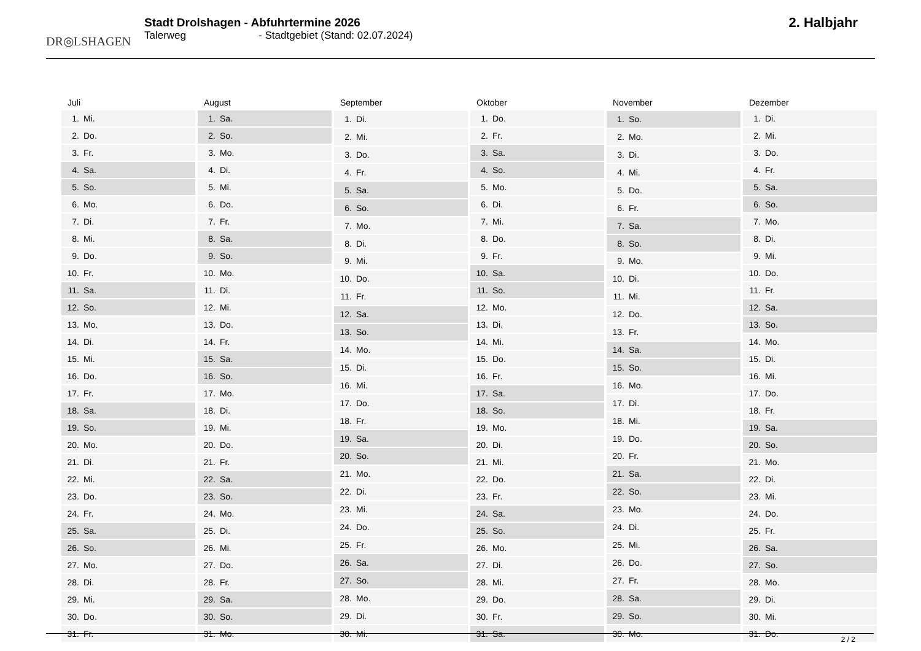DR◎LSHAGEN
Stadt Drolshagen - Abfuhrtermine 2026
Talerweg - Stadtgebiet (Stand: 02.07.2024)
2. Halbjahr
| Juli | |
| --- | --- |
| 1. | Mi. |
| 2. | Do. |
| 3. | Fr. |
| 4. | Sa. |
| 5. | So. |
| 6. | Mo. |
| 7. | Di. |
| 8. | Mi. |
| 9. | Do. |
| 10. | Fr. |
| 11. | Sa. |
| 12. | So. |
| 13. | Mo. |
| 14. | Di. |
| 15. | Mi. |
| 16. | Do. |
| 17. | Fr. |
| 18. | Sa. |
| 19. | So. |
| 20. | Mo. |
| 21. | Di. |
| 22. | Mi. |
| 23. | Do. |
| 24. | Fr. |
| 25. | Sa. |
| 26. | So. |
| 27. | Mo. |
| 28. | Di. |
| 29. | Mi. |
| 30. | Do. |
| 31. | Fr. |
| August | |
| --- | --- |
| 1. | Sa. |
| 2. | So. |
| 3. | Mo. |
| 4. | Di. |
| 5. | Mi. |
| 6. | Do. |
| 7. | Fr. |
| 8. | Sa. |
| 9. | So. |
| 10. | Mo. |
| 11. | Di. |
| 12. | Mi. |
| 13. | Do. |
| 14. | Fr. |
| 15. | Sa. |
| 16. | So. |
| 17. | Mo. |
| 18. | Di. |
| 19. | Mi. |
| 20. | Do. |
| 21. | Fr. |
| 22. | Sa. |
| 23. | So. |
| 24. | Mo. |
| 25. | Di. |
| 26. | Mi. |
| 27. | Do. |
| 28. | Fr. |
| 29. | Sa. |
| 30. | So. |
| 31. | Mo. |
| September | |
| --- | --- |
| 1. | Di. |
| 2. | Mi. |
| 3. | Do. |
| 4. | Fr. |
| 5. | Sa. |
| 6. | So. |
| 7. | Mo. |
| 8. | Di. |
| 9. | Mi. |
| 10. | Do. |
| 11. | Fr. |
| 12. | Sa. |
| 13. | So. |
| 14. | Mo. |
| 15. | Di. |
| 16. | Mi. |
| 17. | Do. |
| 18. | Fr. |
| 19. | Sa. |
| 20. | So. |
| 21. | Mo. |
| 22. | Di. |
| 23. | Mi. |
| 24. | Do. |
| 25. | Fr. |
| 26. | Sa. |
| 27. | So. |
| 28. | Mo. |
| 29. | Di. |
| 30. | Mi. |
| Oktober | |
| --- | --- |
| 1. | Do. |
| 2. | Fr. |
| 3. | Sa. |
| 4. | So. |
| 5. | Mo. |
| 6. | Di. |
| 7. | Mi. |
| 8. | Do. |
| 9. | Fr. |
| 10. | Sa. |
| 11. | So. |
| 12. | Mo. |
| 13. | Di. |
| 14. | Mi. |
| 15. | Do. |
| 16. | Fr. |
| 17. | Sa. |
| 18. | So. |
| 19. | Mo. |
| 20. | Di. |
| 21. | Mi. |
| 22. | Do. |
| 23. | Fr. |
| 24. | Sa. |
| 25. | So. |
| 26. | Mo. |
| 27. | Di. |
| 28. | Mi. |
| 29. | Do. |
| 30. | Fr. |
| 31. | Sa. |
| November | |
| --- | --- |
| 1. | So. |
| 2. | Mo. |
| 3. | Di. |
| 4. | Mi. |
| 5. | Do. |
| 6. | Fr. |
| 7. | Sa. |
| 8. | So. |
| 9. | Mo. |
| 10. | Di. |
| 11. | Mi. |
| 12. | Do. |
| 13. | Fr. |
| 14. | Sa. |
| 15. | So. |
| 16. | Mo. |
| 17. | Di. |
| 18. | Mi. |
| 19. | Do. |
| 20. | Fr. |
| 21. | Sa. |
| 22. | So. |
| 23. | Mo. |
| 24. | Di. |
| 25. | Mi. |
| 26. | Do. |
| 27. | Fr. |
| 28. | Sa. |
| 29. | So. |
| 30. | Mo. |
| Dezember | |
| --- | --- |
| 1. | Di. |
| 2. | Mi. |
| 3. | Do. |
| 4. | Fr. |
| 5. | Sa. |
| 6. | So. |
| 7. | Mo. |
| 8. | Di. |
| 9. | Mi. |
| 10. | Do. |
| 11. | Fr. |
| 12. | Sa. |
| 13. | So. |
| 14. | Mo. |
| 15. | Di. |
| 16. | Mi. |
| 17. | Do. |
| 18. | Fr. |
| 19. | Sa. |
| 20. | So. |
| 21. | Mo. |
| 22. | Di. |
| 23. | Mi. |
| 24. | Do. |
| 25. | Fr. |
| 26. | Sa. |
| 27. | So. |
| 28. | Mo. |
| 29. | Di. |
| 30. | Mi. |
| 31. | Do. |
2 / 2